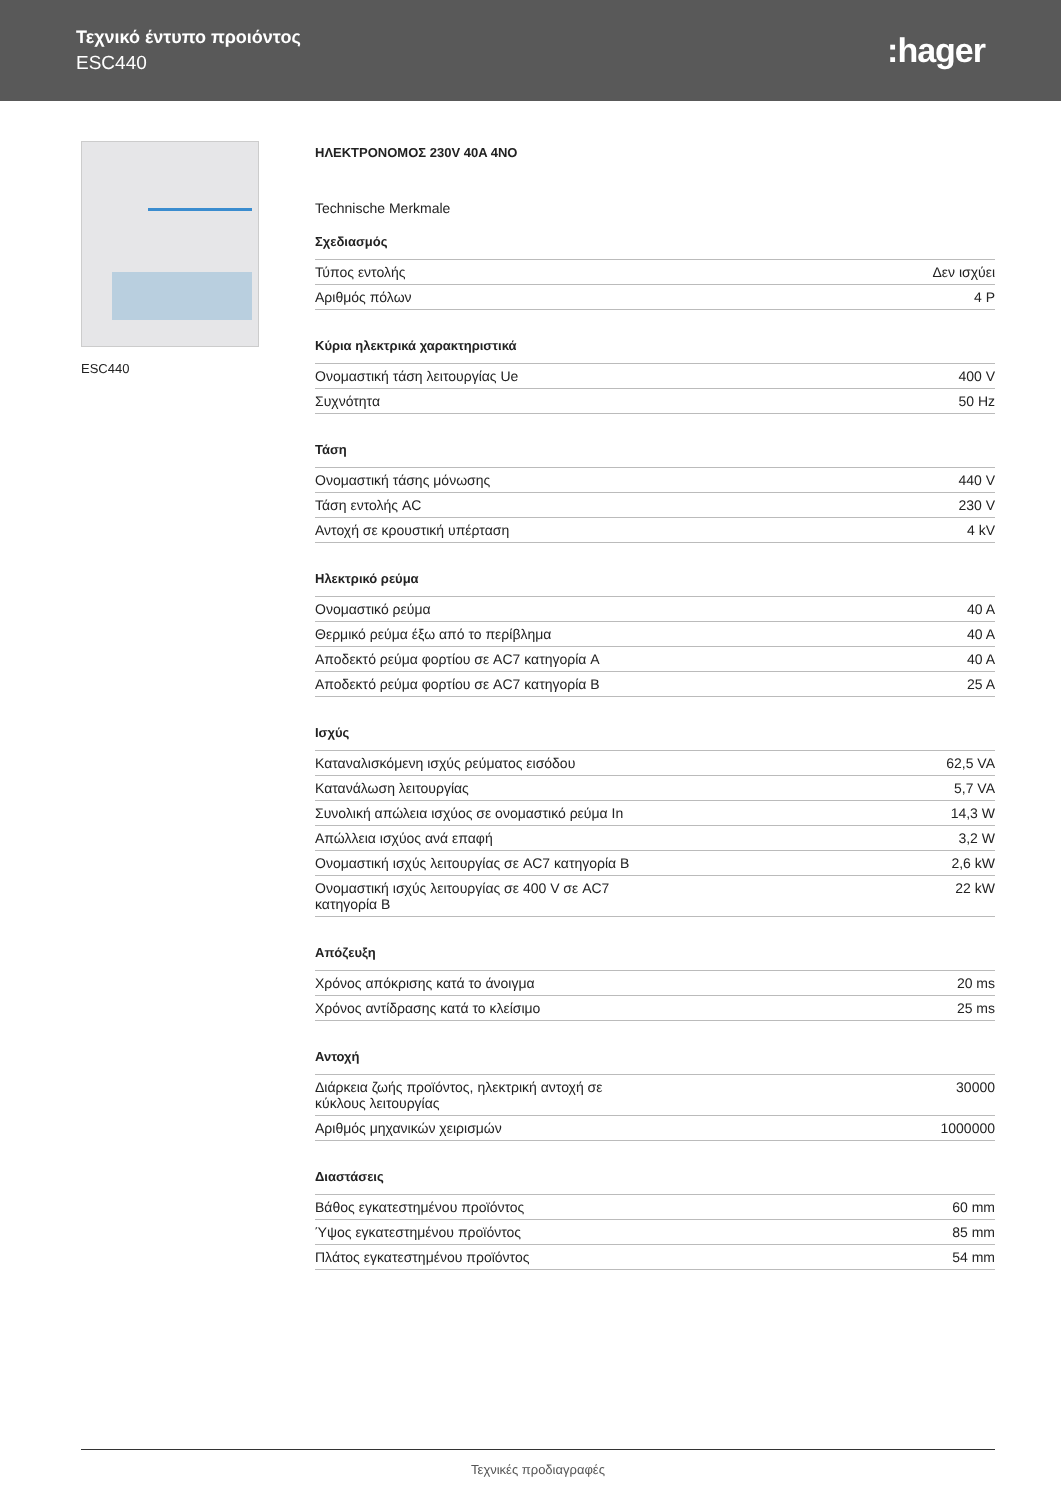Τεχνικό έντυπο προιόντος
ESC440
:hager
ESC440
ΗΛΕΚΤΡΟΝΟΜΟΣ 230V 40A 4NO
Technische Merkmale
Σχεδιασμός
| Τύπος εντολής | Δεν ισχύει |
| Αριθμός πόλων | 4 P |
Κύρια ηλεκτρικά χαρακτηριστικά
| Ονομαστική τάση λειτουργίας Ue | 400 V |
| Συχνότητα | 50 Hz |
Τάση
| Ονομαστική τάσης μόνωσης | 440 V |
| Τάση εντολής AC | 230 V |
| Αντοχή σε κρουστική υπέρταση | 4 kV |
Ηλεκτρικό ρεύμα
| Ονομαστικό ρεύμα | 40 A |
| Θερμικό ρεύμα έξω από το περίβλημα | 40 A |
| Αποδεκτό ρεύμα φορτίου σε AC7 κατηγορία A | 40 A |
| Αποδεκτό ρεύμα φορτίου σε AC7 κατηγορία B | 25 A |
Ισχύς
| Καταναλισκόμενη ισχύς ρεύματος εισόδου | 62,5 VA |
| Κατανάλωση λειτουργίας | 5,7 VA |
| Συνολική απώλεια ισχύος σε ονομαστικό ρεύμα In | 14,3 W |
| Απώλλεια ισχύος ανά επαφή | 3,2 W |
| Ονομαστική ισχύς λειτουργίας σε AC7 κατηγορία B | 2,6 kW |
| Ονομαστική ισχύς λειτουργίας σε 400 V σε AC7 κατηγορία B | 22 kW |
Απόζευξη
| Χρόνος απόκρισης κατά το άνοιγμα | 20 ms |
| Χρόνος αντίδρασης κατά το κλείσιμο | 25 ms |
Αντοχή
| Διάρκεια ζωής προϊόντος, ηλεκτρική αντοχή σε κύκλους λειτουργίας | 30000 |
| Αριθμός μηχανικών χειρισμών | 1000000 |
Διαστάσεις
| Βάθος εγκατεστημένου προϊόντος | 60 mm |
| Ύψος εγκατεστημένου προϊόντος | 85 mm |
| Πλάτος εγκατεστημένου προϊόντος | 54 mm |
Τεχνικές προδιαγραφές